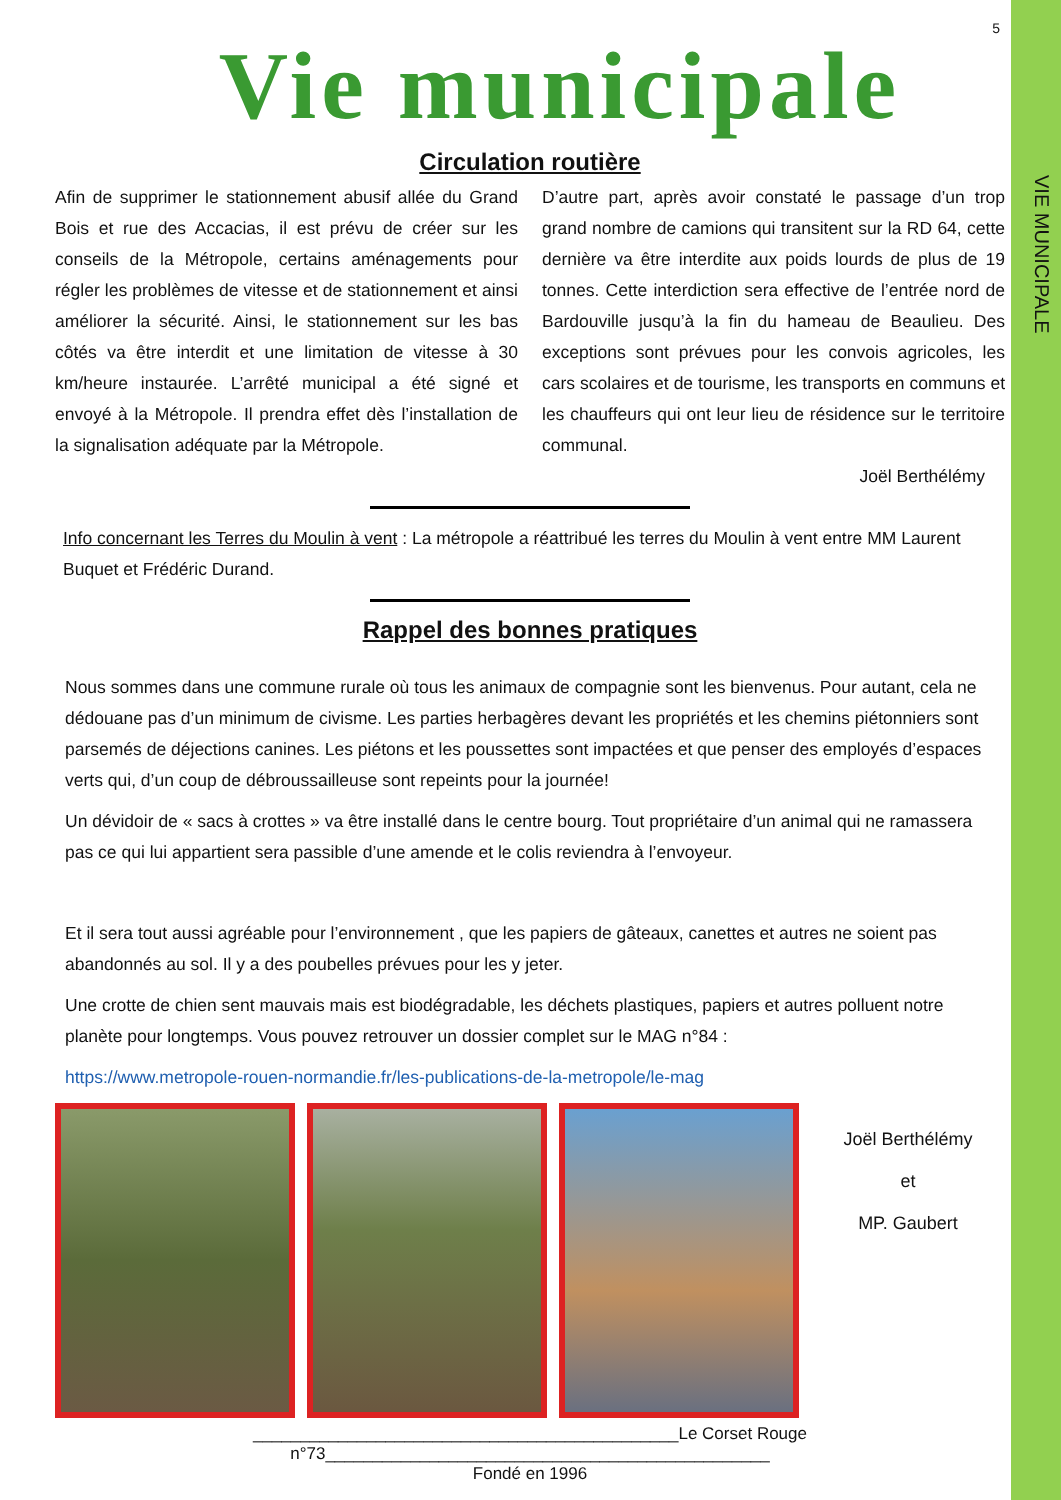VIE MUNICIPALE
5
Vie municipale
Circulation routière
Afin de supprimer le stationnement abusif allée du Grand Bois et rue des Accacias, il est prévu de créer sur les conseils de la Métropole, certains aménagements pour régler les problèmes de vitesse et de stationnement et ainsi améliorer la sécurité. Ainsi, le stationnement sur les bas côtés va être interdit et une limitation de vitesse à 30 km/heure instaurée. L’arrêté municipal a été signé et envoyé à la Métropole. Il prendra effet dès l’installation de la signalisation adéquate par la Métropole.
D’autre part, après avoir constaté le passage d’un trop grand nombre de camions qui transitent sur la RD 64, cette dernière va être interdite aux poids lourds de plus de 19 tonnes. Cette interdiction sera effective de l’entrée nord de Bardouville jusqu’à la fin du hameau de Beaulieu. Des exceptions sont prévues pour les convois agricoles, les cars scolaires et de tourisme, les transports en communs et les chauffeurs qui ont leur lieu de résidence sur le territoire communal.
Joël Berthélémy
Info concernant les Terres du Moulin à vent : La métropole a réattribué les terres du Moulin à vent entre MM Laurent Buquet et Frédéric Durand.
Rappel des bonnes pratiques
Nous sommes dans une commune rurale où tous les animaux de compagnie sont les bienvenus. Pour autant, cela ne dédouane pas d’un minimum de civisme. Les parties herbagères devant les propriétés et les chemins piétonniers sont parsemés de déjections canines. Les piétons et les poussettes sont impactées et que penser des employés d’espaces verts qui, d’un coup de débroussailleuse sont repeints pour la journée!
Un dévidoir de « sacs à crottes » va être installé dans le centre bourg. Tout propriétaire d’un animal qui ne ramassera pas ce qui lui appartient sera passible d’une amende et le colis reviendra à l’envoyeur.
Et il sera tout aussi agréable pour l’environnement , que les papiers de gâteaux, canettes et autres ne soient pas abandonnés au sol. Il y a des poubelles prévues pour les y jeter.
Une crotte de chien sent mauvais mais est biodégradable, les déchets plastiques, papiers et autres polluent notre planète pour longtemps. Vous pouvez retrouver un dossier complet sur le MAG n°84 :
https://www.metropole-rouen-normandie.fr/les-publications-de-la-metropole/le-mag
Joël Berthélémy
et
MP. Gaubert
_____________________________________________Le Corset Rouge n°73_______________________________________________
Fondé en 1996